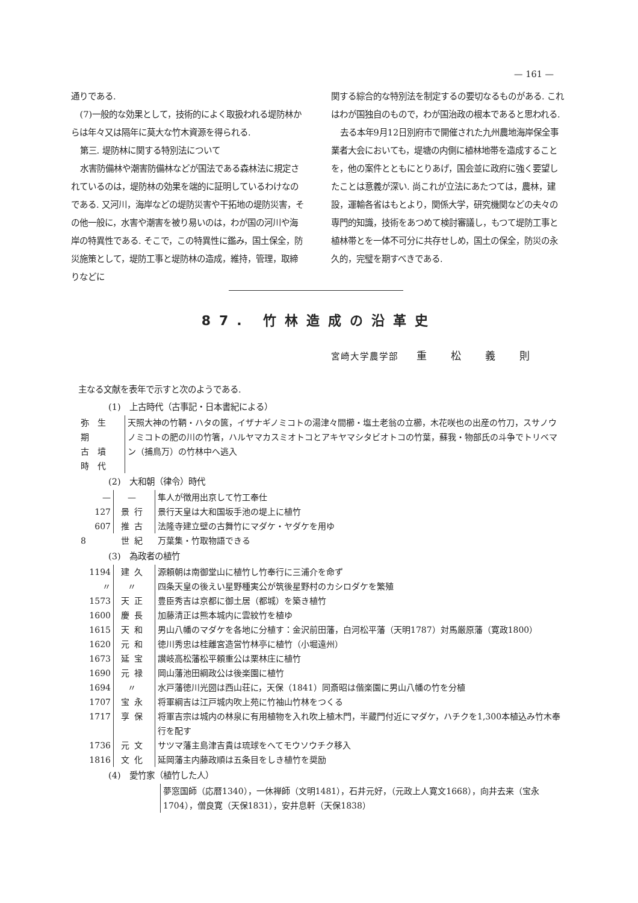— 161 —
通りである.
(7)一般的な効果として，技術的によく取扱われる堤防林からは年々又は隔年に莫大な竹木資源を得られる.
第三. 堤防林に関する特別法について
水害防備林や潮害防備林などが国法である森林法に規定されているのは，堤防林の効果を端的に証明しているわけなのである. 又河川，海岸などの堤防災害や干拓地の堤防災害，その他一般に，水害や潮害を被り易いのは，わが国の河川や海岸の特異性である. そこで，この特異性に鑑み，国土保全，防災施策として，堤防工事と堤防林の造成，維持，管理，取締りなどに
関する綜合的な特別法を制定するの要切なるものがある. これはわが国独自のもので，わが国治政の根本であると思われる.
去る本年9月12日別府市で開催された九州農地海岸保全事業者大会においても，堤塘の内側に植林地帯を造成することを，他の案件とともにとりあげ，国会並に政府に強く要望したことは意義が深い. 尚これが立法にあたつては，農林，建設，運輸各省はもとより，関係大学，研究機関などの夫々の専門的知識，技術をあつめて検討審議し，もつて堤防工事と植林帯とを一体不可分に共存せしめ，国土の保全，防災の永久的，完璧を期すべきである.
87. 竹林造成の沿革史
宮崎大学農学部 重松義則
主なる文献を表年で示すと次のようである.
(1)　上古時代（古事記・日本書紀による）
| 弥生期 古墳時代 | 天照大神の竹鞆・ハタの篋，イザナギノミコトの湯津々間櫛・塩土老翁の立櫛，木花咲也の出産の竹刀，スサノウノミコトの肥の川の竹箸，ハルヤマカスミオトコとアキヤマシタビオトコの竹葉，蘇我・物部氏の斗争でトリベマン（捕鳥万）の竹林中へ逃入 |
(2)　大和朝（律令）時代
| — | — | 隼人が徴用出京して竹工奉仕 |
| 127 | 景行 | 景行天皇は大和国坂手池の堤上に植竹 |
| 607 | 推古 | 法隆寺建立壁の古舞竹にマダケ・ヤダケを用ゆ |
| 8 | 世紀 | 万葉集・竹取物語できる |
(3)　為政者の植竹
| 1194 | 建久 | 源頼朝は南御堂山に植竹し竹奉行に三浦介を命ず |
| 〃 | 〃 | 四条天皇の後えい星野種実公が筑後星野村のカシロダケを繁殖 |
| 1573 | 天正 | 豊臣秀吉は京都に御土居（都城）を築き植竹 |
| 1600 | 慶長 | 加藤清正は熊本城内に雲紋竹を植ゆ |
| 1615 | 天和 | 男山八幡のマダケを各地に分植す：金沢前田藩，白河松平藩（天明1787）対馬厳原藩（寛政1800） |
| 1620 | 元和 | 徳川秀忠は桂離宮造営竹林亭に植竹（小堀遠州） |
| 1673 | 延宝 | 讃岐高松藩松平頼重公は栗林庄に植竹 |
| 1690 | 元禄 | 岡山藩池田綱政公は後楽園に植竹 |
| 1694 | 〃 | 水戸藩徳川光圀は西山荘に，天保（1841）同斎昭は偕楽園に男山八幡の竹を分植 |
| 1707 | 宝永 | 将軍綱吉は江戸城内吹上苑に竹袖山竹林をつくる |
| 1717 | 享保 | 将軍吉宗は城内の林泉に有用植物を入れ吹上植木門，半蔵門付近にマダケ，ハチクを1,300本植込み竹木奉行を配す |
| 1736 | 元文 | サツマ藩主島津吉貴は琉球をへてモウソウチク移入 |
| 1816 | 文化 | 延岡藩主内藤政順は五条目をしき植竹を奨励 |
(4)　愛竹家（植竹した人）
| | 夢窓国師（応暦1340），一休禅師（文明1481），石井元好，（元政上人寛文1668），向井去来（宝永1704），僧良寛（天保1831），安井息軒（天保1838） |